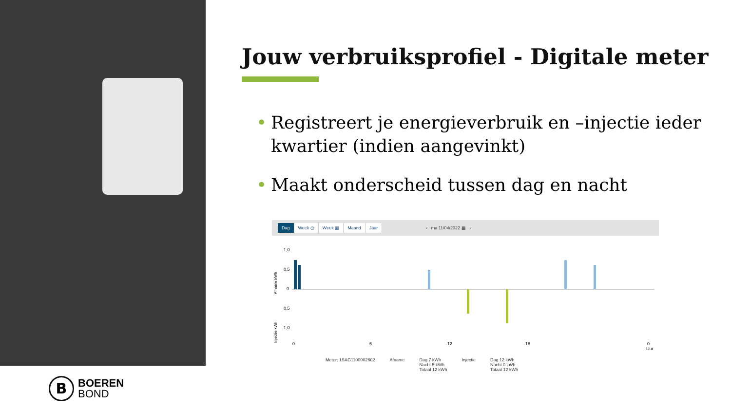B
BOEREN
BOND
Jouw verbruiksprofiel - Digitale meter
• Registreert je energieverbruik en –injectie ieder kwartier (indien aangevinkt)
• Maakt onderscheid tussen dag en nacht
Dag Week ◷ Week ▦ Maand Jaar ‹ ma 11/04/2022 ▦ ›
Afname kWh
Injectie kWh
1,0
0,5
0
0,5
1,0
0
6
12
18
0
Uur
Meter: 1SAG1100002602 Afname Dag 7 kWh
Nacht 5 kWh
Totaal 12 kWh Injectie Dag 12 kWh
Nacht 0 kWh
Totaal 12 kWh